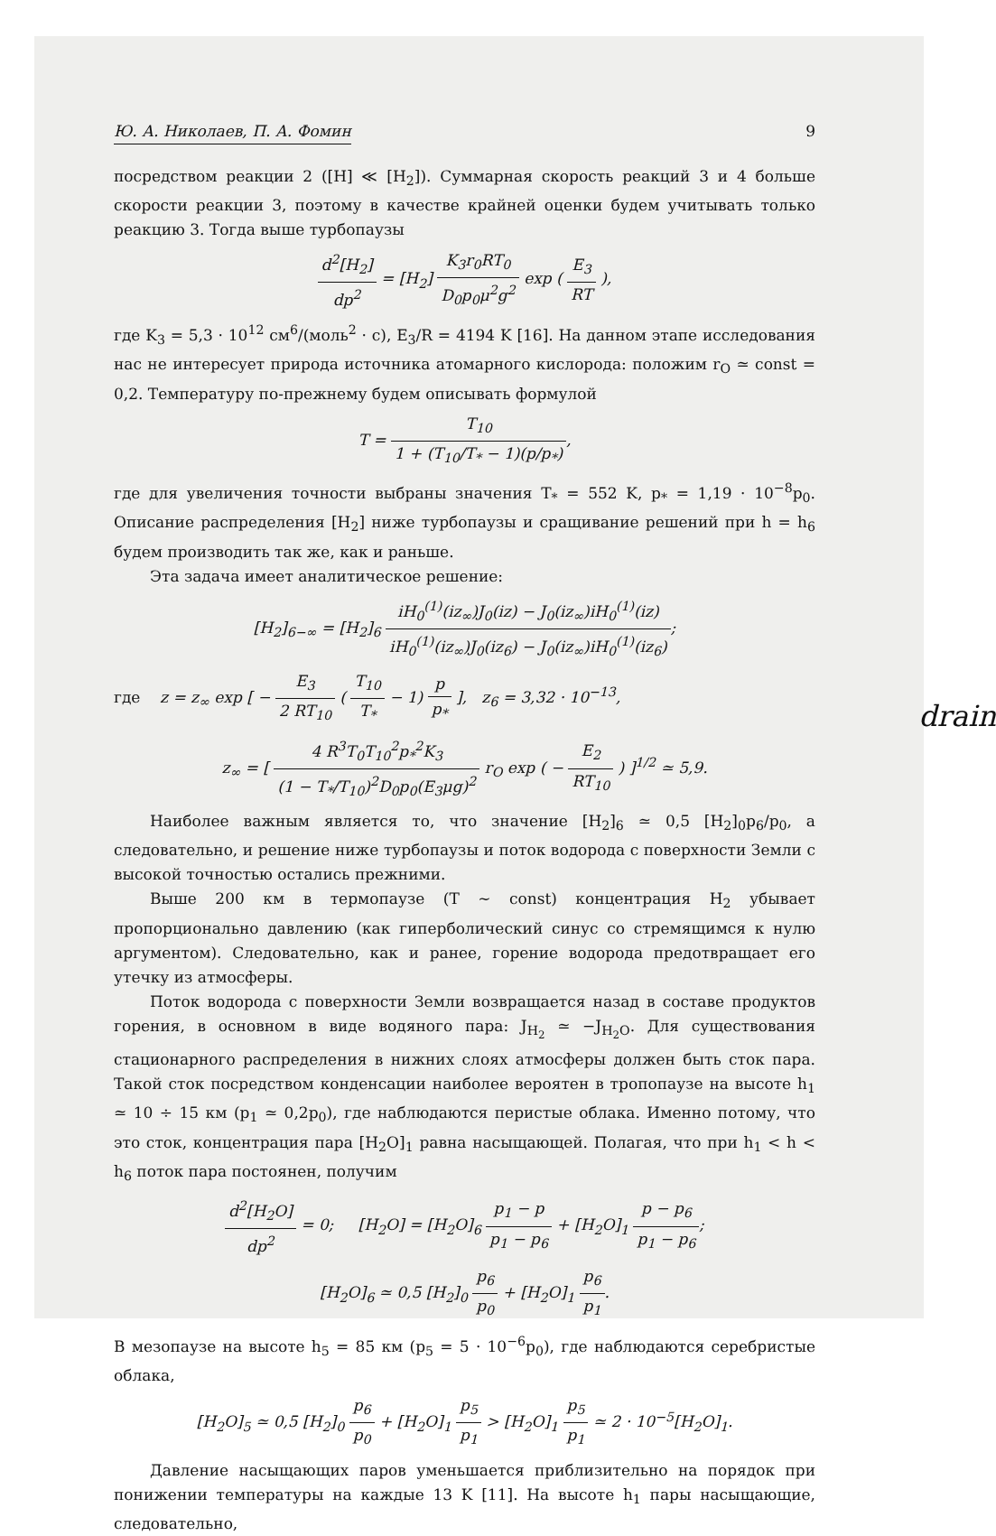Ю. А. Николаев, П. А. Фомин 9
посредством реакции 2 ([H] ≪ [H<sub>2</sub>]). Суммарная скорость реакций 3 и 4 больше скорости реакции 3, поэтому в качестве крайней оценки будем учитывать только реакцию 3. Тогда выше турбопаузы
d<sup>2</sup>[H<sub>2</sub>] dp<sup>2</sup> = [H<sub>2</sub>] K<sub>3</sub>r<sub>0</sub>RT<sub>0</sub> D<sub>0</sub>p<sub>0</sub>μ<sup>2</sup>g<sup>2</sup> exp ( E<sub>3</sub> RT ),
где K<sub>3</sub> = 5,3 · 10<sup>12</sup> см<sup>6</sup>/(моль<sup>2</sup> · с), E<sub>3</sub>/R = 4194 K [16]. На данном этапе исследования нас не интересует природа источника атомарного кислорода: положим r<sub>O</sub> ≃ const = 0,2. Температуру по-прежнему будем описывать формулой
T = T<sub>10</sub> 1 + (T<sub>10</sub>/T<sub>*</sub> − 1)(p/p<sub>*</sub>),
где для увеличения точности выбраны значения T<sub>*</sub> = 552 K, p<sub>*</sub> = 1,19 · 10<sup>−8</sup>p<sub>0</sub>. Описание распределения [H<sub>2</sub>] ниже турбопаузы и сращивание решений при h = h<sub>6</sub> будем производить так же, как и раньше.
Эта задача имеет аналитическое решение:
[H<sub>2</sub>]<sub>6−∞</sub> = [H<sub>2</sub>]<sub>6</sub> iH<sub>0</sub><sup>(1)</sup>(iz<sub>∞</sub>)J<sub>0</sub>(iz) − J<sub>0</sub>(iz<sub>∞</sub>)iH<sub>0</sub><sup>(1)</sup>(iz) iH<sub>0</sub><sup>(1)</sup>(iz<sub>∞</sub>)J<sub>0</sub>(iz<sub>6</sub>) − J<sub>0</sub>(iz<sub>∞</sub>)iH<sub>0</sub><sup>(1)</sup>(iz<sub>6</sub>);
где z = z<sub>∞</sub> exp [ − E<sub>3</sub> 2 RT<sub>10</sub> ( T<sub>10</sub> T<sub>*</sub> − 1) p p<sub>*</sub> ], z<sub>6</sub> = 3,32 · 10<sup>−13</sup>,
z<sub>∞</sub> = [ 4 R<sup>3</sup>T<sub>0</sub>T<sub>10</sub><sup>2</sup>p<sub>*</sub><sup>2</sup>K<sub>3</sub> (1 − T<sub>*</sub>/T<sub>10</sub>)<sup>2</sup>D<sub>0</sub>p<sub>0</sub>(E<sub>3</sub>μg)<sup>2</sup> r<sub>O</sub> exp ( − E<sub>2</sub> RT<sub>10</sub> ) ]<sup>1/2</sup> ≃ 5,9.
drain
Наиболее важным является то, что значение [H<sub>2</sub>]<sub>6</sub> ≃ 0,5 [H<sub>2</sub>]<sub>0</sub>p<sub>6</sub>/p<sub>0</sub>, а следовательно, и решение ниже турбопаузы и поток водорода с поверхности Земли с высокой точностью остались прежними.
Выше 200 км в термопаузе (T ∼ const) концентрация H<sub>2</sub> убывает пропорционально давлению (как гиперболический синус со стремящимся к нулю аргументом). Следовательно, как и ранее, горение водорода предотвращает его утечку из атмосферы.
Поток водорода с поверхности Земли возвращается назад в составе продуктов горения, в основном в виде водяного пара: J<sub>H<sub>2</sub></sub> ≃ −J<sub>H<sub>2</sub>O</sub>. Для существования стационарного распределения в нижних слоях атмосферы должен быть сток пара. Такой сток посредством конденсации наиболее вероятен в тропопаузе на высоте h<sub>1</sub> ≃ 10 ÷ 15 км (p<sub>1</sub> ≃ 0,2p<sub>0</sub>), где наблюдаются перистые облака. Именно потому, что это сток, концентрация пара [H<sub>2</sub>O]<sub>1</sub> равна насыщающей. Полагая, что при h<sub>1</sub> < h < h<sub>6</sub> поток пара постоянен, получим
d<sup>2</sup>[H<sub>2</sub>O] dp<sup>2</sup> = 0; [H<sub>2</sub>O] = [H<sub>2</sub>O]<sub>6</sub> p<sub>1</sub> − p p<sub>1</sub> − p<sub>6</sub> + [H<sub>2</sub>O]<sub>1</sub> p − p<sub>6</sub> p<sub>1</sub> − p<sub>6</sub>;
[H<sub>2</sub>O]<sub>6</sub> ≃ 0,5 [H<sub>2</sub>]<sub>0</sub> p<sub>6</sub> p<sub>0</sub> + [H<sub>2</sub>O]<sub>1</sub> p<sub>6</sub> p<sub>1</sub>.
В мезопаузе на высоте h<sub>5</sub> = 85 км (p<sub>5</sub> = 5 · 10<sup>−6</sup>p<sub>0</sub>), где наблюдаются серебристые облака,
[H<sub>2</sub>O]<sub>5</sub> ≃ 0,5 [H<sub>2</sub>]<sub>0</sub> p<sub>6</sub> p<sub>0</sub> + [H<sub>2</sub>O]<sub>1</sub> p<sub>5</sub> p<sub>1</sub> > [H<sub>2</sub>O]<sub>1</sub> p<sub>5</sub> p<sub>1</sub> ≃ 2 · 10<sup>−5</sup>[H<sub>2</sub>O]<sub>1</sub>.
Давление насыщающих паров уменьшается приблизительно на порядок при понижении температуры на каждые 13 K [11]. На высоте h<sub>1</sub> пары насыщающие, следовательно,